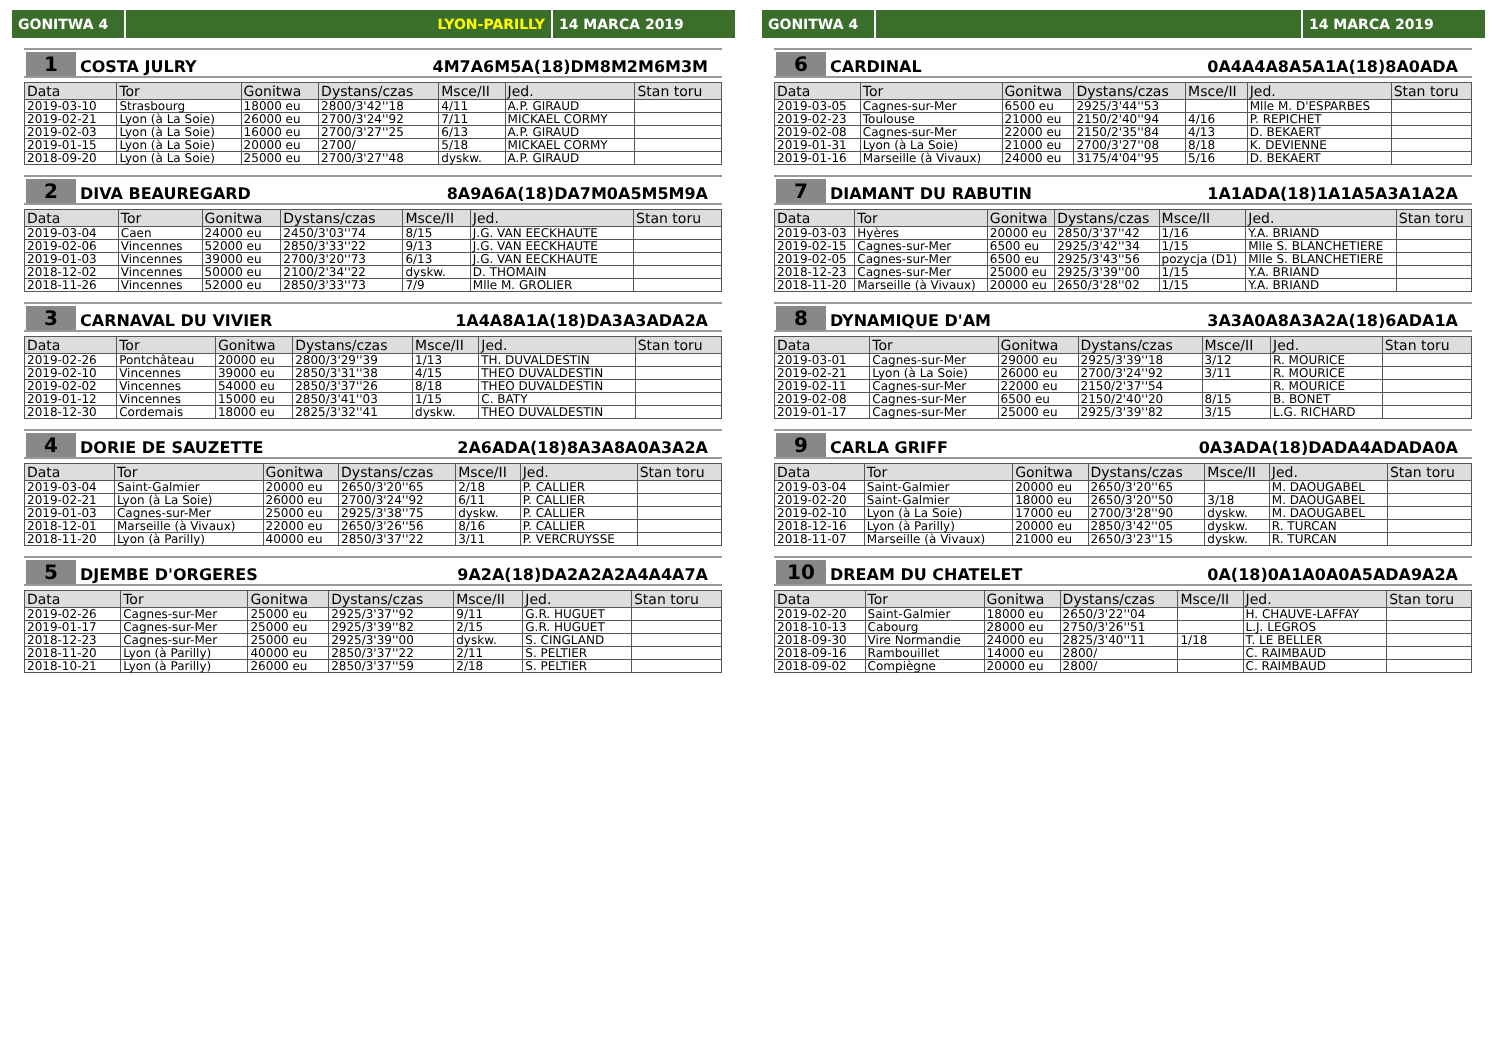GONITWA 4 LYON-PARILLY 14 MARCA 2019
1 COSTA JULRY 4M7A6M5A(18)DM8M2M6M3M
| Data | Tor | Gonitwa | Dystans/czas | Msce/II | Jed. | Stan toru |
| --- | --- | --- | --- | --- | --- | --- |
| 2019-03-10 | Strasbourg | 18000 eu | 2800/3'42''18 | 4/11 | A.P. GIRAUD | |
| 2019-02-21 | Lyon (à La Soie) | 26000 eu | 2700/3'24''92 | 7/11 | MICKAEL CORMY | |
| 2019-02-03 | Lyon (à La Soie) | 16000 eu | 2700/3'27''25 | 6/13 | A.P. GIRAUD | |
| 2019-01-15 | Lyon (à La Soie) | 20000 eu | 2700/ | 5/18 | MICKAEL CORMY | |
| 2018-09-20 | Lyon (à La Soie) | 25000 eu | 2700/3'27''48 | dyskw. | A.P. GIRAUD | |
2 DIVA BEAUREGARD 8A9A6A(18)DA7M0A5M5M9A
| Data | Tor | Gonitwa | Dystans/czas | Msce/II | Jed. | Stan toru |
| --- | --- | --- | --- | --- | --- | --- |
| 2019-03-04 | Caen | 24000 eu | 2450/3'03''74 | 8/15 | J.G. VAN EECKHAUTE | |
| 2019-02-06 | Vincennes | 52000 eu | 2850/3'33''22 | 9/13 | J.G. VAN EECKHAUTE | |
| 2019-01-03 | Vincennes | 39000 eu | 2700/3'20''73 | 6/13 | J.G. VAN EECKHAUTE | |
| 2018-12-02 | Vincennes | 50000 eu | 2100/2'34''22 | dyskw. | D. THOMAIN | |
| 2018-11-26 | Vincennes | 52000 eu | 2850/3'33''73 | 7/9 | Mlle M. GROLIER | |
3 CARNAVAL DU VIVIER 1A4A8A1A(18)DA3A3ADA2A
| Data | Tor | Gonitwa | Dystans/czas | Msce/II | Jed. | Stan toru |
| --- | --- | --- | --- | --- | --- | --- |
| 2019-02-26 | Pontchâteau | 20000 eu | 2800/3'29''39 | 1/13 | TH. DUVALDESTIN | |
| 2019-02-10 | Vincennes | 39000 eu | 2850/3'31''38 | 4/15 | THEO DUVALDESTIN | |
| 2019-02-02 | Vincennes | 54000 eu | 2850/3'37''26 | 8/18 | THEO DUVALDESTIN | |
| 2019-01-12 | Vincennes | 15000 eu | 2850/3'41''03 | 1/15 | C. BATY | |
| 2018-12-30 | Cordemais | 18000 eu | 2825/3'32''41 | dyskw. | THEO DUVALDESTIN | |
4 DORIE DE SAUZETTE 2A6ADA(18)8A3A8A0A3A2A
| Data | Tor | Gonitwa | Dystans/czas | Msce/II | Jed. | Stan toru |
| --- | --- | --- | --- | --- | --- | --- |
| 2019-03-04 | Saint-Galmier | 20000 eu | 2650/3'20''65 | 2/18 | P. CALLIER | |
| 2019-02-21 | Lyon (à La Soie) | 26000 eu | 2700/3'24''92 | 6/11 | P. CALLIER | |
| 2019-01-03 | Cagnes-sur-Mer | 25000 eu | 2925/3'38''75 | dyskw. | P. CALLIER | |
| 2018-12-01 | Marseille (à Vivaux) | 22000 eu | 2650/3'26''56 | 8/16 | P. CALLIER | |
| 2018-11-20 | Lyon (à Parilly) | 40000 eu | 2850/3'37''22 | 3/11 | P. VERCRUYSSE | |
5 DJEMBE D'ORGERES 9A2A(18)DA2A2A2A4A4A7A
| Data | Tor | Gonitwa | Dystans/czas | Msce/II | Jed. | Stan toru |
| --- | --- | --- | --- | --- | --- | --- |
| 2019-02-26 | Cagnes-sur-Mer | 25000 eu | 2925/3'37''92 | 9/11 | G.R. HUGUET | |
| 2019-01-17 | Cagnes-sur-Mer | 25000 eu | 2925/3'39''82 | 2/15 | G.R. HUGUET | |
| 2018-12-23 | Cagnes-sur-Mer | 25000 eu | 2925/3'39''00 | dyskw. | S. CINGLAND | |
| 2018-11-20 | Lyon (à Parilly) | 40000 eu | 2850/3'37''22 | 2/11 | S. PELTIER | |
| 2018-10-21 | Lyon (à Parilly) | 26000 eu | 2850/3'37''59 | 2/18 | S. PELTIER | |
GONITWA 4 14 MARCA 2019
6 CARDINAL 0A4A4A8A5A1A(18)8A0ADA
| Data | Tor | Gonitwa | Dystans/czas | Msce/II | Jed. | Stan toru |
| --- | --- | --- | --- | --- | --- | --- |
| 2019-03-05 | Cagnes-sur-Mer | 6500 eu | 2925/3'44''53 | | Mlle M. D'ESPARBES | |
| 2019-02-23 | Toulouse | 21000 eu | 2150/2'40''94 | 4/16 | P. REPICHET | |
| 2019-02-08 | Cagnes-sur-Mer | 22000 eu | 2150/2'35''84 | 4/13 | D. BEKAERT | |
| 2019-01-31 | Lyon (à La Soie) | 21000 eu | 2700/3'27''08 | 8/18 | K. DEVIENNE | |
| 2019-01-16 | Marseille (à Vivaux) | 24000 eu | 3175/4'04''95 | 5/16 | D. BEKAERT | |
7 DIAMANT DU RABUTIN 1A1ADA(18)1A1A5A3A1A2A
| Data | Tor | Gonitwa | Dystans/czas | Msce/II | Jed. | Stan toru |
| --- | --- | --- | --- | --- | --- | --- |
| 2019-03-03 | Hyères | 20000 eu | 2850/3'37''42 | 1/16 | Y.A. BRIAND | |
| 2019-02-15 | Cagnes-sur-Mer | 6500 eu | 2925/3'42''34 | 1/15 | Mlle S. BLANCHETIERE | |
| 2019-02-05 | Cagnes-sur-Mer | 6500 eu | 2925/3'43''56 | pozycja (D1) | Mlle S. BLANCHETIERE | |
| 2018-12-23 | Cagnes-sur-Mer | 25000 eu | 2925/3'39''00 | 1/15 | Y.A. BRIAND | |
| 2018-11-20 | Marseille (à Vivaux) | 20000 eu | 2650/3'28''02 | 1/15 | Y.A. BRIAND | |
8 DYNAMIQUE D'AM 3A3A0A8A3A2A(18)6ADA1A
| Data | Tor | Gonitwa | Dystans/czas | Msce/II | Jed. | Stan toru |
| --- | --- | --- | --- | --- | --- | --- |
| 2019-03-01 | Cagnes-sur-Mer | 29000 eu | 2925/3'39''18 | 3/12 | R. MOURICE | |
| 2019-02-21 | Lyon (à La Soie) | 26000 eu | 2700/3'24''92 | 3/11 | R. MOURICE | |
| 2019-02-11 | Cagnes-sur-Mer | 22000 eu | 2150/2'37''54 | | R. MOURICE | |
| 2019-02-08 | Cagnes-sur-Mer | 6500 eu | 2150/2'40''20 | 8/15 | B. BONET | |
| 2019-01-17 | Cagnes-sur-Mer | 25000 eu | 2925/3'39''82 | 3/15 | L.G. RICHARD | |
9 CARLA GRIFF 0A3ADA(18)DADA4ADADA0A
| Data | Tor | Gonitwa | Dystans/czas | Msce/II | Jed. | Stan toru |
| --- | --- | --- | --- | --- | --- | --- |
| 2019-03-04 | Saint-Galmier | 20000 eu | 2650/3'20''65 | | M. DAOUGABEL | |
| 2019-02-20 | Saint-Galmier | 18000 eu | 2650/3'20''50 | 3/18 | M. DAOUGABEL | |
| 2019-02-10 | Lyon (à La Soie) | 17000 eu | 2700/3'28''90 | dyskw. | M. DAOUGABEL | |
| 2018-12-16 | Lyon (à Parilly) | 20000 eu | 2850/3'42''05 | dyskw. | R. TURCAN | |
| 2018-11-07 | Marseille (à Vivaux) | 21000 eu | 2650/3'23''15 | dyskw. | R. TURCAN | |
10 DREAM DU CHATELET 0A(18)0A1A0A0A5ADA9A2A
| Data | Tor | Gonitwa | Dystans/czas | Msce/II | Jed. | Stan toru |
| --- | --- | --- | --- | --- | --- | --- |
| 2019-02-20 | Saint-Galmier | 18000 eu | 2650/3'22''04 | | H. CHAUVE-LAFFAY | |
| 2018-10-13 | Cabourg | 28000 eu | 2750/3'26''51 | | L.J. LEGROS | |
| 2018-09-30 | Vire Normandie | 24000 eu | 2825/3'40''11 | 1/18 | T. LE BELLER | |
| 2018-09-16 | Rambouillet | 14000 eu | 2800/ | | C. RAIMBAUD | |
| 2018-09-02 | Compiègne | 20000 eu | 2800/ | | C. RAIMBAUD | |